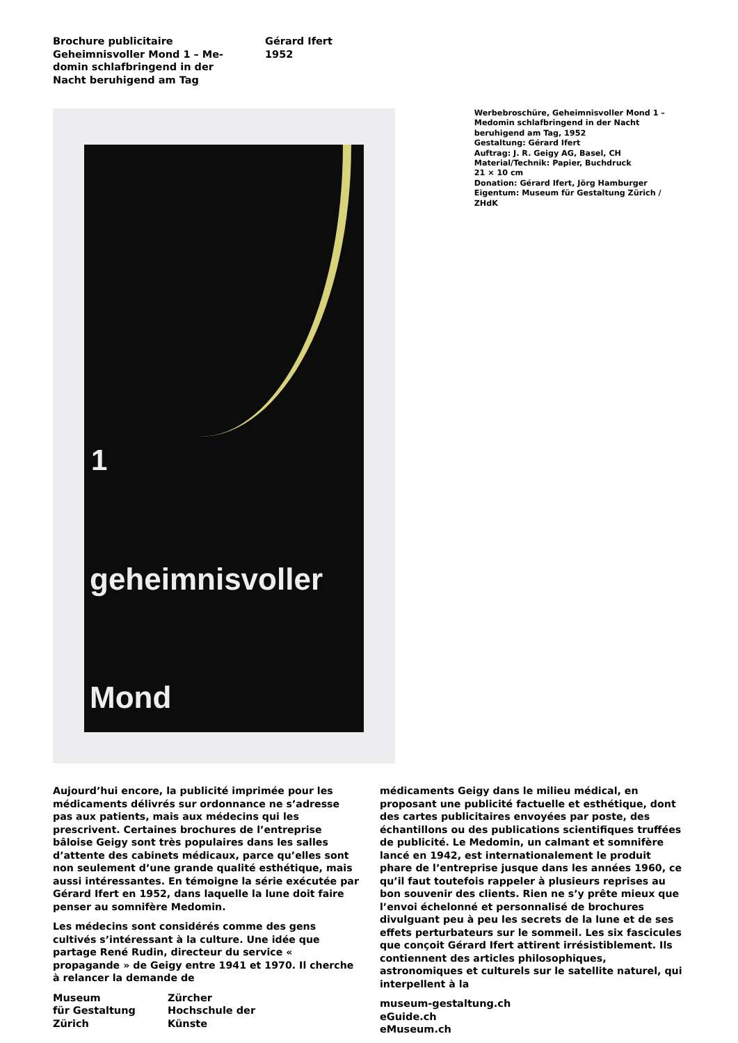Brochure publicitaire
Geheimnisvoller Mond 1 – Me-
domin schlafbringend in der
Nacht beruhigend am Tag
Gérard Ifert
1952
1
geheimnisvoller
Mond
Werbebroschüre, Geheimnisvoller Mond 1 –
Medomin schlafbringend in der Nacht
beruhigend am Tag, 1952
Gestaltung: Gérard Ifert
Auftrag: J. R. Geigy AG, Basel, CH
Material/Technik: Papier, Buchdruck
21 × 10 cm
Donation: Gérard Ifert, Jörg Hamburger
Eigentum: Museum für Gestaltung Zürich / ZHdK
Aujourd’hui encore, la publicité imprimée pour les médicaments délivrés sur ordonnance ne s’adresse pas aux patients, mais aux médecins qui les prescrivent. Certaines brochures de l’entreprise bâloise Geigy sont très populaires dans les salles d’attente des cabinets médicaux, parce qu’elles sont non seulement d’une grande qualité esthétique, mais aussi intéressantes. En témoigne la série exécutée par Gérard Ifert en 1952, dans laquelle la lune doit faire penser au somnifère Medomin.
Les médecins sont considérés comme des gens cultivés s’intéressant à la culture. Une idée que partage René Rudin, directeur du service « propagande » de Geigy entre 1941 et 1970. Il cherche à relancer la demande de
Museum
für Gestaltung
Zürich
Zürcher
Hochschule der
Künste
médicaments Geigy dans le milieu médical, en proposant une publicité factuelle et esthétique, dont des cartes publicitaires envoyées par poste, des échantillons ou des publications scientifiques truffées de publicité. Le Medomin, un calmant et somnifère lancé en 1942, est internationalement le produit phare de l’entreprise jusque dans les années 1960, ce qu’il faut toutefois rappeler à plusieurs reprises au bon souvenir des clients. Rien ne s’y prête mieux que l’envoi échelonné et personnalisé de brochures divulguant peu à peu les secrets de la lune et de ses effets perturbateurs sur le sommeil. Les six fascicules que conçoit Gérard Ifert attirent irrésistiblement. Ils contiennent des articles philosophiques, astronomiques et culturels sur le satellite naturel, qui interpellent à la
museum-gestaltung.ch
eGuide.ch
eMuseum.ch